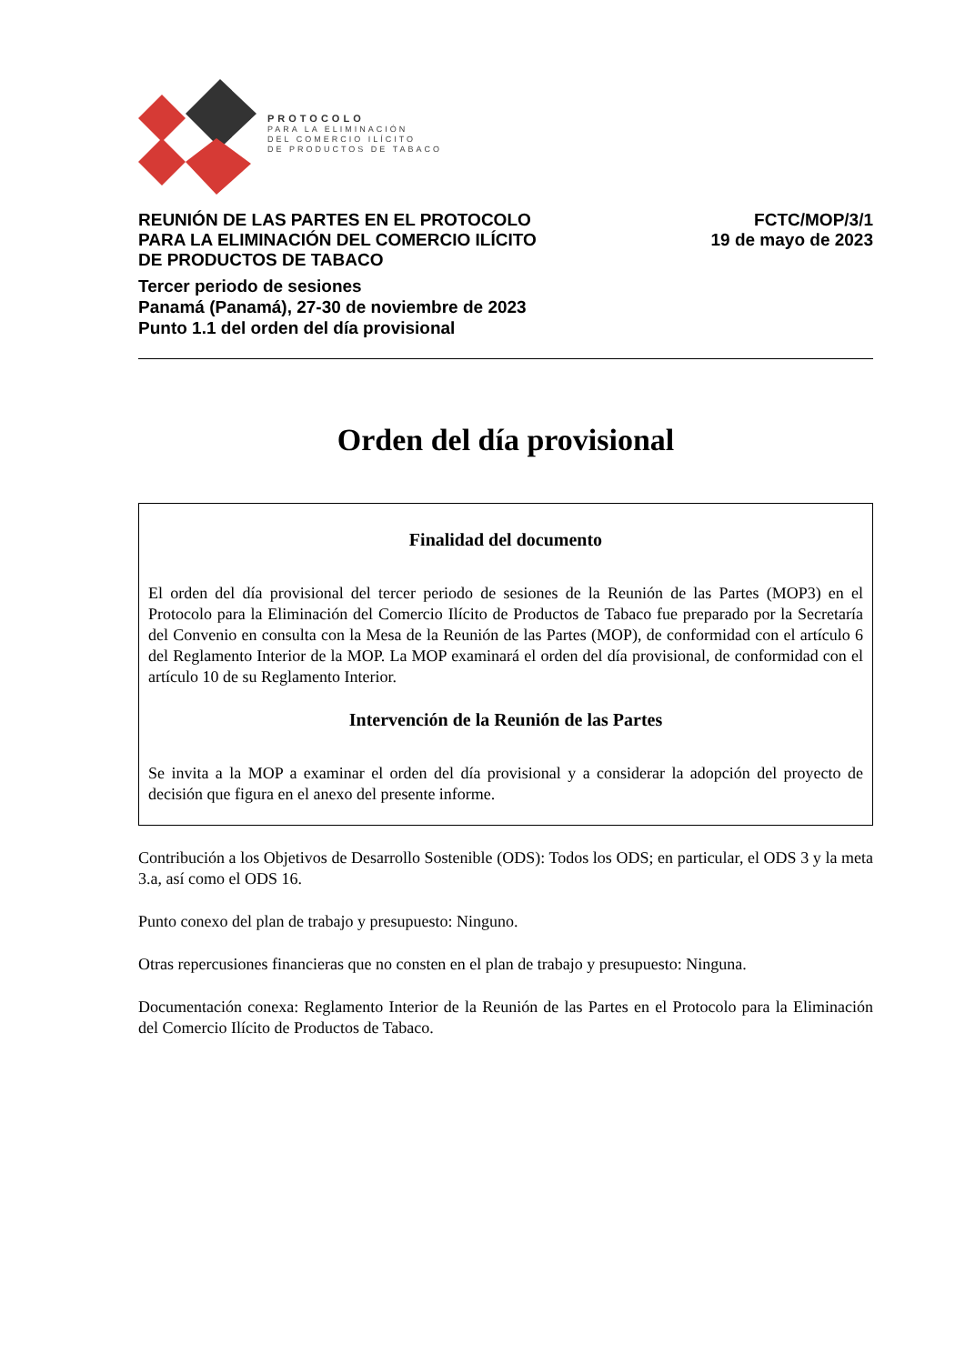PROTOCOLO
PARA LA ELIMINACIÓN
DEL COMERCIO ILÍCITO
DE PRODUCTOS DE TABACO
REUNIÓN DE LAS PARTES EN EL PROTOCOLO
PARA LA ELIMINACIÓN DEL COMERCIO ILÍCITO
DE PRODUCTOS DE TABACO
FCTC/MOP/3/1
19 de mayo de 2023
Tercer periodo de sesiones
Panamá (Panamá), 27-30 de noviembre de 2023
Punto 1.1 del orden del día provisional
Orden del día provisional
Finalidad del documento
El orden del día provisional del tercer periodo de sesiones de la Reunión de las Partes (MOP3) en el Protocolo para la Eliminación del Comercio Ilícito de Productos de Tabaco fue preparado por la Secretaría del Convenio en consulta con la Mesa de la Reunión de las Partes (MOP), de conformidad con el artículo 6 del Reglamento Interior de la MOP. La MOP examinará el orden del día provisional, de conformidad con el artículo 10 de su Reglamento Interior.
Intervención de la Reunión de las Partes
Se invita a la MOP a examinar el orden del día provisional y a considerar la adopción del proyecto de decisión que figura en el anexo del presente informe.
Contribución a los Objetivos de Desarrollo Sostenible (ODS): Todos los ODS; en particular, el ODS 3 y la meta 3.a, así como el ODS 16.
Punto conexo del plan de trabajo y presupuesto: Ninguno.
Otras repercusiones financieras que no consten en el plan de trabajo y presupuesto: Ninguna.
Documentación conexa: Reglamento Interior de la Reunión de las Partes en el Protocolo para la Eliminación del Comercio Ilícito de Productos de Tabaco.